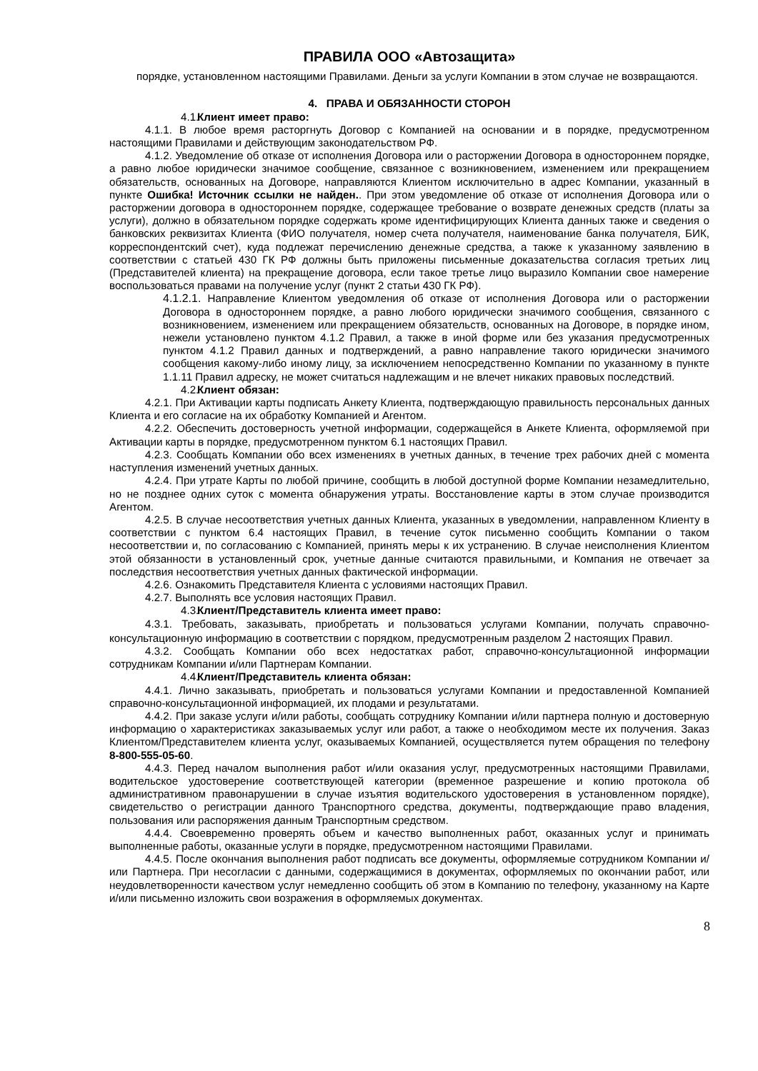ПРАВИЛА ООО «Автозащита»
порядке, установленном настоящими Правилами. Деньги за услуги Компании в этом случае не возвращаются.
4. ПРАВА И ОБЯЗАННОСТИ СТОРОН
4.1. Клиент имеет право:
4.1.1. В любое время расторгнуть Договор с Компанией на основании и в порядке, предусмотренном настоящими Правилами и действующим законодательством РФ.
4.1.2. Уведомление об отказе от исполнения Договора или о расторжении Договора в одностороннем порядке, а равно любое юридически значимое сообщение, связанное с возникновением, изменением или прекращением обязательств, основанных на Договоре, направляются Клиентом исключительно в адрес Компании, указанный в пункте Ошибка! Источник ссылки не найден.. При этом уведомление об отказе от исполнения Договора или о расторжении договора в одностороннем порядке, содержащее требование о возврате денежных средств (платы за услуги), должно в обязательном порядке содержать кроме идентифицирующих Клиента данных также и сведения о банковских реквизитах Клиента (ФИО получателя, номер счета получателя, наименование банка получателя, БИК, корреспондентский счет), куда подлежат перечислению денежные средства, а также к указанному заявлению в соответствии с статьей 430 ГК РФ должны быть приложены письменные доказательства согласия третьих лиц (Представителей клиента) на прекращение договора, если такое третье лицо выразило Компании свое намерение воспользоваться правами на получение услуг (пункт 2 статьи 430 ГК РФ).
4.1.2.1. Направление Клиентом уведомления об отказе от исполнения Договора или о расторжении Договора в одностороннем порядке, а равно любого юридически значимого сообщения, связанного с возникновением, изменением или прекращением обязательств, основанных на Договоре, в порядке ином, нежели установлено пунктом 4.1.2 Правил, а также в иной форме или без указания предусмотренных пунктом 4.1.2 Правил данных и подтверждений, а равно направление такого юридически значимого сообщения какому-либо иному лицу, за исключением непосредственно Компании по указанному в пункте 1.1.11 Правил адреску, не может считаться надлежащим и не влечет никаких правовых последствий.
4.2. Клиент обязан:
4.2.1. При Активации карты подписать Анкету Клиента, подтверждающую правильность персональных данных Клиента и его согласие на их обработку Компанией и Агентом.
4.2.2. Обеспечить достоверность учетной информации, содержащейся в Анкете Клиента, оформляемой при Активации карты в порядке, предусмотренном пунктом 6.1 настоящих Правил.
4.2.3. Сообщать Компании обо всех изменениях в учетных данных, в течение трех рабочих дней с момента наступления изменений учетных данных.
4.2.4. При утрате Карты по любой причине, сообщить в любой доступной форме Компании незамедлительно, но не позднее одних суток с момента обнаружения утраты. Восстановление карты в этом случае производится Агентом.
4.2.5. В случае несоответствия учетных данных Клиента, указанных в уведомлении, направленном Клиенту в соответствии с пунктом 6.4 настоящих Правил, в течение суток письменно сообщить Компании о таком несоответствии и, по согласованию с Компанией, принять меры к их устранению. В случае неисполнения Клиентом этой обязанности в установленный срок, учетные данные считаются правильными, и Компания не отвечает за последствия несоответствия учетных данных фактической информации.
4.2.6. Ознакомить Представителя Клиента с условиями настоящих Правил.
4.2.7. Выполнять все условия настоящих Правил.
4.3. Клиент/Представитель клиента имеет право:
4.3.1. Требовать, заказывать, приобретать и пользоваться услугами Компании, получать справочно-консультационную информацию в соответствии с порядком, предусмотренным разделом 2 настоящих Правил.
4.3.2. Сообщать Компании обо всех недостатках работ, справочно-консультационной информации сотрудникам Компании и/или Партнерам Компании.
4.4. Клиент/Представитель клиента обязан:
4.4.1. Лично заказывать, приобретать и пользоваться услугами Компании и предоставленной Компанией справочно-консультационной информацией, их плодами и результатами.
4.4.2. При заказе услуги и/или работы, сообщать сотруднику Компании и/или партнера полную и достоверную информацию о характеристиках заказываемых услуг или работ, а также о необходимом месте их получения. Заказ Клиентом/Представителем клиента услуг, оказываемых Компанией, осуществляется путем обращения по телефону 8-800-555-05-60.
4.4.3. Перед началом выполнения работ и/или оказания услуг, предусмотренных настоящими Правилами, водительское удостоверение соответствующей категории (временное разрешение и копию протокола об административном правонарушении в случае изъятия водительского удостоверения в установленном порядке), свидетельство о регистрации данного Транспортного средства, документы, подтверждающие право владения, пользования или распоряжения данным Транспортным средством.
4.4.4. Своевременно проверять объем и качество выполненных работ, оказанных услуг и принимать выполненные работы, оказанные услуги в порядке, предусмотренном настоящими Правилами.
4.4.5. После окончания выполнения работ подписать все документы, оформляемые сотрудником Компании и/или Партнера. При несогласии с данными, содержащимися в документах, оформляемых по окончании работ, или неудовлетворенности качеством услуг немедленно сообщить об этом в Компанию по телефону, указанному на Карте и/или письменно изложить свои возражения в оформляемых документах.
8